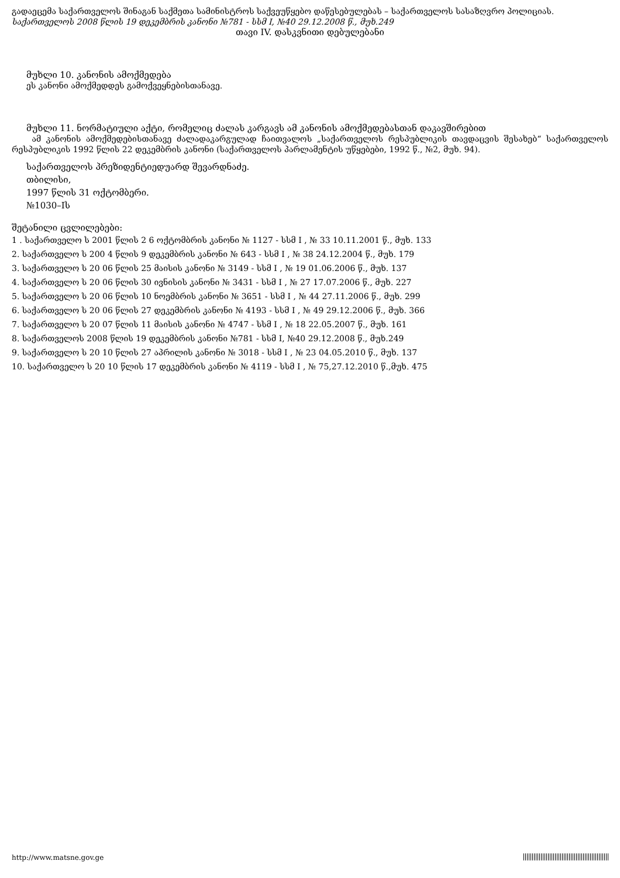გადაეცემა საქართველოს შინაგან საქმეთა სამინისტროს საქვეუწყებო დაწესებულებას – საქართველოს სასაზღვრო პოლიციას.
საქართველოს 2008 წლის 19 დეკემბრის კანონი №781 - სსმ I, №40 29.12.2008 წ., მუხ.249
თავი IV. დასკვნითი დებულებანი
მუხლი 10. კანონის ამოქმედება
ეს კანონი ამოქმედდეს გამოქვეყნებისთანავე.
მუხლი 11. ნორმატიული აქტი, რომელიც ძალას კარგავს ამ კანონის ამოქმედებასთან დაკავშირებით
ამ კანონის ამოქმედებისთანავე ძალადაკარგულად ჩაითვალოს „საქართველოს რესპუბლიკის თავდაცვის შესახებ“ საქართველოს რესპუბლიკის 1992 წლის 22 დეკემბრის კანონი (საქართველოს პარლამენტის უწყებები, 1992 წ., №2, მუხ. 94).
საქართველოს პრეზიდენტიედუარდ შევარდნაძე.
თბილისი,
1997 წლის 31 ოქტომბერი.
№1030–Iს
შეტანილი ცვლილებები:
1 . საქართველო ს 2001 წლის 2 6 ოქტომბრის კანონი № 1127 - სსმ I , № 33 10.11.2001 წ., მუხ. 133
2. საქართველო ს 200 4 წლის 9 დეკემბრის კანონი № 643 - სსმ I , № 38 24.12.2004 წ., მუხ. 179
3. საქართველო ს 20 06 წლის 25 მაისის კანონი № 3149 - სსმ I , № 19 01.06.2006 წ., მუხ. 137
4. საქართველო ს 20 06 წლის 30 ივნისის კანონი № 3431 - სსმ I , № 27 17.07.2006 წ., მუხ. 227
5. საქართველო ს 20 06 წლის 10 ნოემბრის კანონი № 3651 - სსმ I , № 44 27.11.2006 წ., მუხ. 299
6. საქართველო ს 20 06 წლის 27 დეკემბრის კანონი № 4193 - სსმ I , № 49 29.12.2006 წ., მუხ. 366
7. საქართველო ს 20 07 წლის 11 მაისის კანონი № 4747 - სსმ I , № 18 22.05.2007 წ., მუხ. 161
8. საქართველოს 2008 წლის 19 დეკემბრის კანონი №781 - სსმ I, №40 29.12.2008 წ., მუხ.249
9. საქართველო ს 20 10 წლის 27 აპრილის კანონი № 3018 - სსმ I , № 23 04.05.2010 წ., მუხ. 137
10. საქართველო ს 20 10 წლის 17 დეკემბრის კანონი № 4119 - სსმ I , № 75,27.12.2010 წ.,მუხ. 475
http://www.matsne.gov.ge